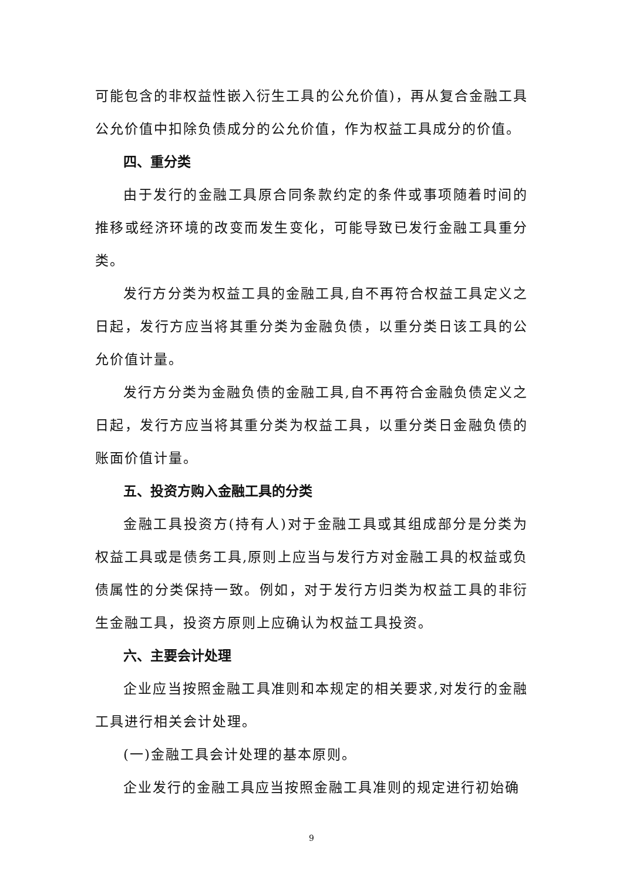可能包含的非权益性嵌入衍生工具的公允价值)，再从复合金融工具公允价值中扣除负债成分的公允价值，作为权益工具成分的价值。
四、重分类
由于发行的金融工具原合同条款约定的条件或事项随着时间的推移或经济环境的改变而发生变化，可能导致已发行金融工具重分类。
发行方分类为权益工具的金融工具,自不再符合权益工具定义之日起，发行方应当将其重分类为金融负债，以重分类日该工具的公允价值计量。
发行方分类为金融负债的金融工具,自不再符合金融负债定义之日起，发行方应当将其重分类为权益工具，以重分类日金融负债的账面价值计量。
五、投资方购入金融工具的分类
金融工具投资方(持有人)对于金融工具或其组成部分是分类为权益工具或是债务工具,原则上应当与发行方对金融工具的权益或负债属性的分类保持一致。例如，对于发行方归类为权益工具的非衍生金融工具，投资方原则上应确认为权益工具投资。
六、主要会计处理
企业应当按照金融工具准则和本规定的相关要求,对发行的金融工具进行相关会计处理。
(一)金融工具会计处理的基本原则。
企业发行的金融工具应当按照金融工具准则的规定进行初始确
9